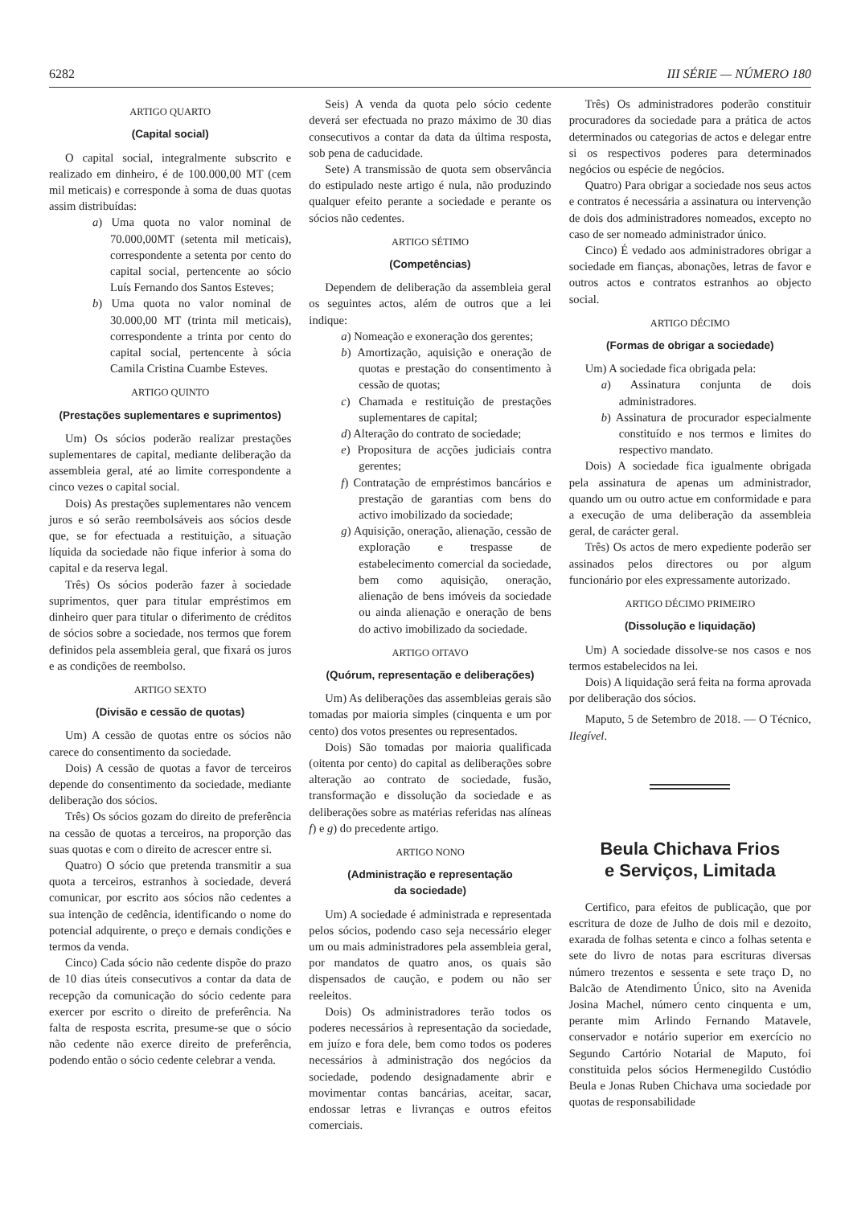6282 III SÉRIE — NÚMERO 180
ARTIGO QUARTO
(Capital social)
O capital social, integralmente subscrito e realizado em dinheiro, é de 100.000,00 MT (cem mil meticais) e corresponde à soma de duas quotas assim distribuídas:
a) Uma quota no valor nominal de 70.000,00MT (setenta mil meticais), correspondente a setenta por cento do capital social, pertencente ao sócio Luís Fernando dos Santos Esteves;
b) Uma quota no valor nominal de 30.000,00 MT (trinta mil meticais), correspondente a trinta por cento do capital social, pertencente à sócia Camila Cristina Cuambe Esteves.
ARTIGO QUINTO
(Prestações suplementares e suprimentos)
Um) Os sócios poderão realizar prestações suplementares de capital, mediante deliberação da assembleia geral, até ao limite correspondente a cinco vezes o capital social.
Dois) As prestações suplementares não vencem juros e só serão reembolsáveis aos sócios desde que, se for efectuada a restituição, a situação líquida da sociedade não fique inferior à soma do capital e da reserva legal.
Três) Os sócios poderão fazer à sociedade suprimentos, quer para titular empréstimos em dinheiro quer para titular o diferimento de créditos de sócios sobre a sociedade, nos termos que forem definidos pela assembleia geral, que fixará os juros e as condições de reembolso.
ARTIGO SEXTO
(Divisão e cessão de quotas)
Um) A cessão de quotas entre os sócios não carece do consentimento da sociedade.
Dois) A cessão de quotas a favor de terceiros depende do consentimento da sociedade, mediante deliberação dos sócios.
Três) Os sócios gozam do direito de preferência na cessão de quotas a terceiros, na proporção das suas quotas e com o direito de acrescer entre si.
Quatro) O sócio que pretenda transmitir a sua quota a terceiros, estranhos à sociedade, deverá comunicar, por escrito aos sócios não cedentes a sua intenção de cedência, identificando o nome do potencial adquirente, o preço e demais condições e termos da venda.
Cinco) Cada sócio não cedente dispõe do prazo de 10 dias úteis consecutivos a contar da data de recepção da comunicação do sócio cedente para exercer por escrito o direito de preferência. Na falta de resposta escrita, presume-se que o sócio não cedente não exerce direito de preferência, podendo então o sócio cedente celebrar a venda.
Seis) A venda da quota pelo sócio cedente deverá ser efectuada no prazo máximo de 30 dias consecutivos a contar da data da última resposta, sob pena de caducidade.
Sete) A transmissão de quota sem observância do estipulado neste artigo é nula, não produzindo qualquer efeito perante a sociedade e perante os sócios não cedentes.
ARTIGO SÉTIMO
(Competências)
Dependem de deliberação da assembleia geral os seguintes actos, além de outros que a lei indique:
a) Nomeação e exoneração dos gerentes;
b) Amortização, aquisição e oneração de quotas e prestação do consentimento à cessão de quotas;
c) Chamada e restituição de prestações suplementares de capital;
d) Alteração do contrato de sociedade;
e) Propositura de acções judiciais contra gerentes;
f) Contratação de empréstimos bancários e prestação de garantias com bens do activo imobilizado da sociedade;
g) Aquisição, oneração, alienação, cessão de exploração e trespasse de estabelecimento comercial da sociedade, bem como aquisição, oneração, alienação de bens imóveis da sociedade ou ainda alienação e oneração de bens do activo imobilizado da sociedade.
ARTIGO OITAVO
(Quórum, representação e deliberações)
Um) As deliberações das assembleias gerais são tomadas por maioria simples (cinquenta e um por cento) dos votos presentes ou representados.
Dois) São tomadas por maioria qualificada (oitenta por cento) do capital as deliberações sobre alteração ao contrato de sociedade, fusão, transformação e dissolução da sociedade e as deliberações sobre as matérias referidas nas alíneas f) e g) do precedente artigo.
ARTIGO NONO
(Administração e representação
da sociedade)
Um) A sociedade é administrada e representada pelos sócios, podendo caso seja necessário eleger um ou mais administradores pela assembleia geral, por mandatos de quatro anos, os quais são dispensados de caução, e podem ou não ser reeleitos.
Dois) Os administradores terão todos os poderes necessários à representação da sociedade, em juízo e fora dele, bem como todos os poderes necessários à administração dos negócios da sociedade, podendo designadamente abrir e movimentar contas bancárias, aceitar, sacar, endossar letras e livranças e outros efeitos comerciais.
Três) Os administradores poderão constituir procuradores da sociedade para a prática de actos determinados ou categorias de actos e delegar entre si os respectivos poderes para determinados negócios ou espécie de negócios.
Quatro) Para obrigar a sociedade nos seus actos e contratos é necessária a assinatura ou intervenção de dois dos administradores nomeados, excepto no caso de ser nomeado administrador único.
Cinco) É vedado aos administradores obrigar a sociedade em fianças, abonações, letras de favor e outros actos e contratos estranhos ao objecto social.
ARTIGO DÉCIMO
(Formas de obrigar a sociedade)
Um) A sociedade fica obrigada pela:
a) Assinatura conjunta de dois administradores.
b) Assinatura de procurador especialmente constituído e nos termos e limites do respectivo mandato.
Dois) A sociedade fica igualmente obrigada pela assinatura de apenas um administrador, quando um ou outro actue em conformidade e para a execução de uma deliberação da assembleia geral, de carácter geral.
Três) Os actos de mero expediente poderão ser assinados pelos directores ou por algum funcionário por eles expressamente autorizado.
ARTIGO DÉCIMO PRIMEIRO
(Dissolução e liquidação)
Um) A sociedade dissolve-se nos casos e nos termos estabelecidos na lei.
Dois) A liquidação será feita na forma aprovada por deliberação dos sócios.
Maputo, 5 de Setembro de 2018. — O Técnico, Ilegível.
Beula Chichava Frios
e Serviços, Limitada
Certifico, para efeitos de publicação, que por escritura de doze de Julho de dois mil e dezoito, exarada de folhas setenta e cinco a folhas setenta e sete do livro de notas para escrituras diversas número trezentos e sessenta e sete traço D, no Balcão de Atendimento Único, sito na Avenida Josina Machel, número cento cinquenta e um, perante mim Arlindo Fernando Matavele, conservador e notário superior em exercício no Segundo Cartório Notarial de Maputo, foi constituida pelos sócios Hermenegildo Custódio Beula e Jonas Ruben Chichava uma sociedade por quotas de responsabilidade